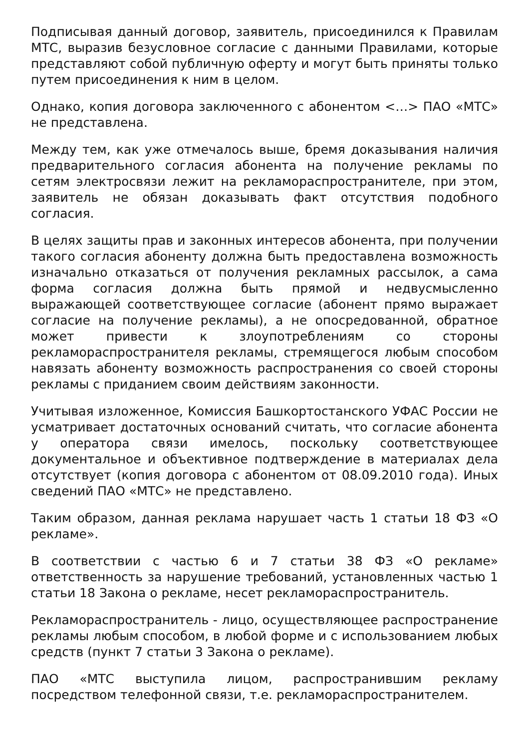Подписывая данный договор, заявитель, присоединился к Правилам МТС, выразив безусловное согласие с данными Правилами, которые представляют собой публичную оферту и могут быть приняты только путем присоединения к ним в целом.
Однако, копия договора заключенного с абонентом <…> ПАО «МТС» не представлена.
Между тем, как уже отмечалось выше, бремя доказывания наличия предварительного согласия абонента на получение рекламы по сетям электросвязи лежит на рекламораспространителе, при этом, заявитель не обязан доказывать факт отсутствия подобного согласия.
В целях защиты прав и законных интересов абонента, при получении такого согласия абоненту должна быть предоставлена возможность изначально отказаться от получения рекламных рассылок, а сама форма согласия должна быть прямой и недвусмысленно выражающей соответствующее согласие (абонент прямо выражает согласие на получение рекламы), а не опосредованной, обратное может привести к злоупотреблениям со стороны рекламораспространителя рекламы, стремящегося любым способом навязать абоненту возможность распространения со своей стороны рекламы с приданием своим действиям законности.
Учитывая изложенное, Комиссия Башкортостанского УФАС России не усматривает достаточных оснований считать, что согласие абонента у оператора связи имелось, поскольку соответствующее документальное и объективное подтверждение в материалах дела отсутствует (копия договора с абонентом от 08.09.2010 года). Иных сведений ПАО «МТС» не представлено.
Таким образом, данная реклама нарушает часть 1 статьи 18 ФЗ «О рекламе».
В соответствии с частью 6 и 7 статьи 38 ФЗ «О рекламе» ответственность за нарушение требований, установленных частью 1 статьи 18 Закона о рекламе, несет рекламораспространитель.
Рекламораспространитель - лицо, осуществляющее распространение рекламы любым способом, в любой форме и с использованием любых средств (пункт 7 статьи 3 Закона о рекламе).
ПАО «МТС выступила лицом, распространившим рекламу посредством телефонной связи, т.е. рекламораспространителем.